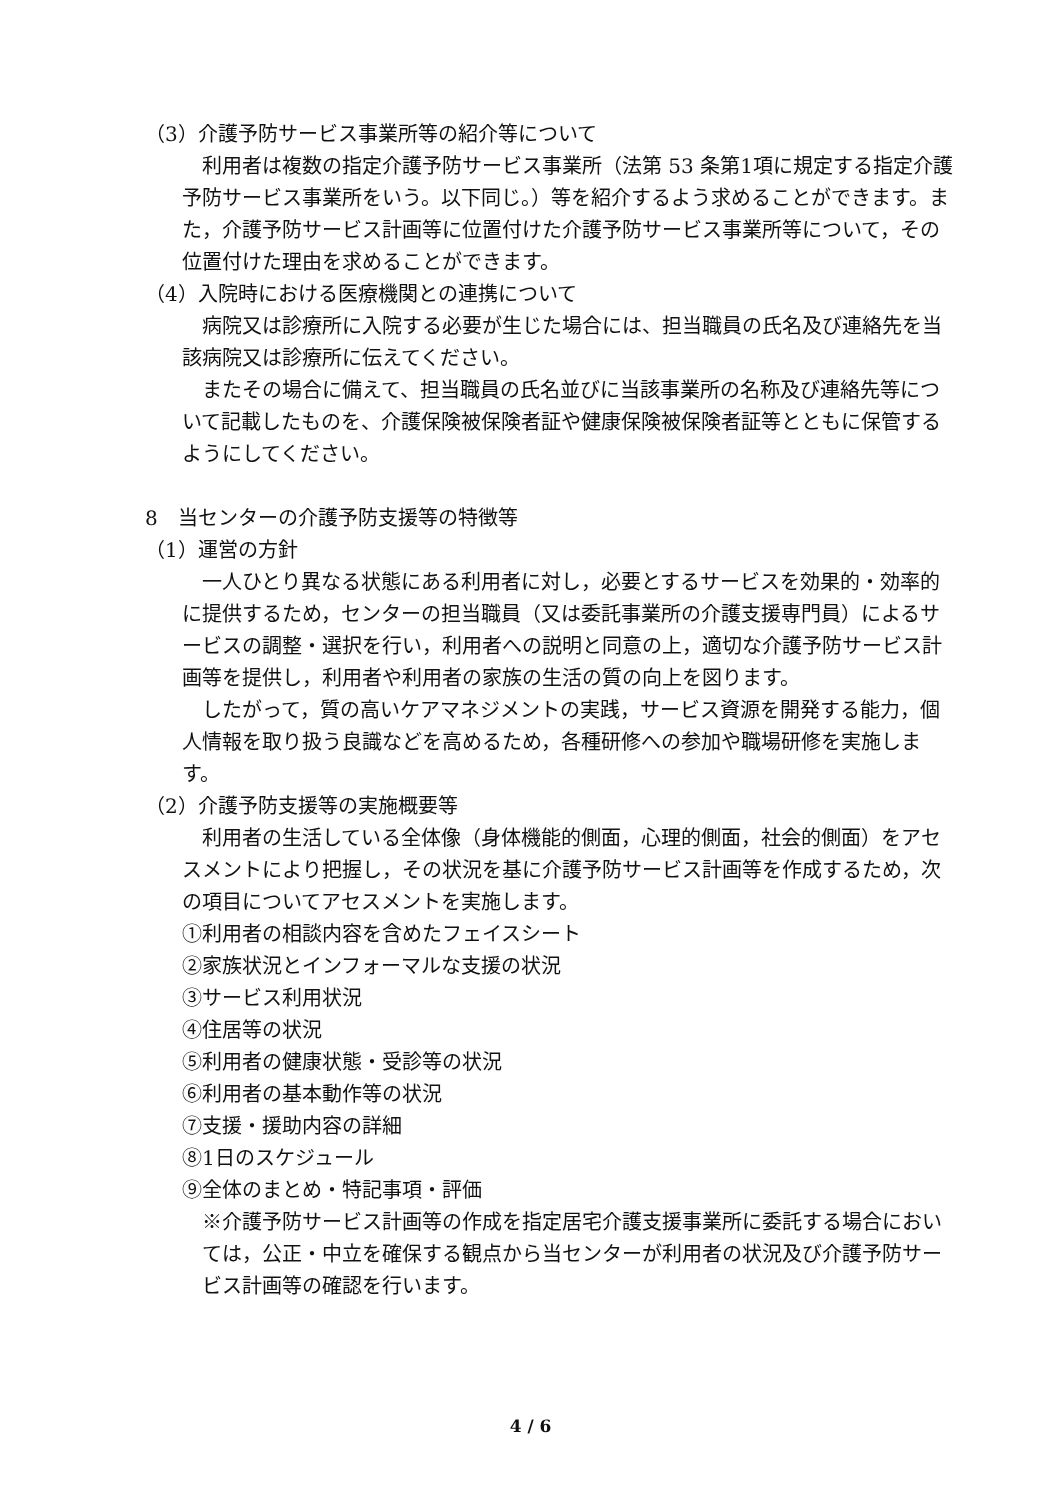（3）介護予防サービス事業所等の紹介等について
利用者は複数の指定介護予防サービス事業所（法第 53 条第1項に規定する指定介護予防サービス事業所をいう。以下同じ。）等を紹介するよう求めることができます。また，介護予防サービス計画等に位置付けた介護予防サービス事業所等について，その位置付けた理由を求めることができます。
（4）入院時における医療機関との連携について
病院又は診療所に入院する必要が生じた場合には、担当職員の氏名及び連絡先を当該病院又は診療所に伝えてください。
またその場合に備えて、担当職員の氏名並びに当該事業所の名称及び連絡先等について記載したものを、介護保険被保険者証や健康保険被保険者証等とともに保管するようにしてください。
8　当センターの介護予防支援等の特徴等
（1）運営の方針
一人ひとり異なる状態にある利用者に対し，必要とするサービスを効果的・効率的に提供するため，センターの担当職員（又は委託事業所の介護支援専門員）によるサービスの調整・選択を行い，利用者への説明と同意の上，適切な介護予防サービス計画等を提供し，利用者や利用者の家族の生活の質の向上を図ります。
したがって，質の高いケアマネジメントの実践，サービス資源を開発する能力，個人情報を取り扱う良識などを高めるため，各種研修への参加や職場研修を実施します。
（2）介護予防支援等の実施概要等
利用者の生活している全体像（身体機能的側面，心理的側面，社会的側面）をアセスメントにより把握し，その状況を基に介護予防サービス計画等を作成するため，次の項目についてアセスメントを実施します。
①利用者の相談内容を含めたフェイスシート
②家族状況とインフォーマルな支援の状況
③サービス利用状況
④住居等の状況
⑤利用者の健康状態・受診等の状況
⑥利用者の基本動作等の状況
⑦支援・援助内容の詳細
⑧1日のスケジュール
⑨全体のまとめ・特記事項・評価
※介護予防サービス計画等の作成を指定居宅介護支援事業所に委託する場合においては，公正・中立を確保する観点から当センターが利用者の状況及び介護予防サービス計画等の確認を行います。
4 / 6